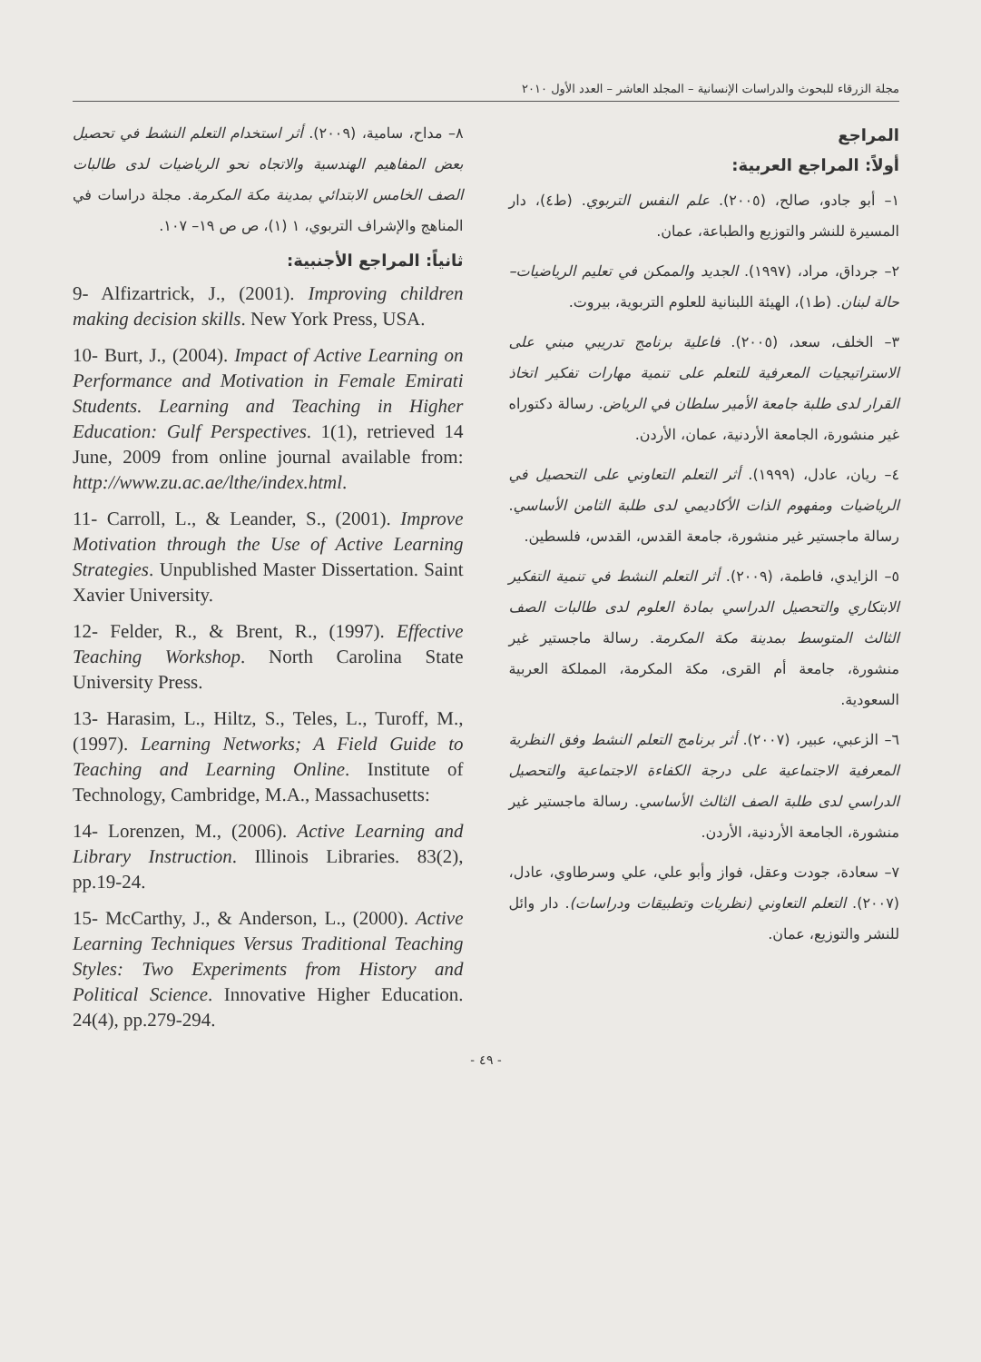مجلة الزرقاء للبحوث والدراسات الإنسانية – المجلد العاشر – العدد الأول ٢٠١٠
المراجع
أولاً: المراجع العربية:
١– أبو جادو، صالح، (٢٠٠٥). علم النفس التربوي. (ط٤)، دار المسيرة للنشر والتوزيع والطباعة، عمان.
٢– جرداق، مراد، (١٩٩٧). الجديد والممكن في تعليم الرياضيات– حالة لبنان. (ط١)، الهيئة اللبنانية للعلوم التربوية، بيروت.
٣– الخلف، سعد، (٢٠٠٥). فاعلية برنامج تدريبي مبني على الاستراتيجيات المعرفية للتعلم على تنمية مهارات تفكير اتخاذ القرار لدى طلبة جامعة الأمير سلطان في الرياض. رسالة دكتوراه غير منشورة، الجامعة الأردنية، عمان، الأردن.
٤– ريان، عادل، (١٩٩٩). أثر التعلم التعاوني على التحصيل في الرياضيات ومفهوم الذات الأكاديمي لدى طلبة الثامن الأساسي. رسالة ماجستير غير منشورة، جامعة القدس، القدس، فلسطين.
٥– الزايدي، فاطمة، (٢٠٠٩). أثر التعلم النشط في تنمية التفكير الابتكاري والتحصيل الدراسي بمادة العلوم لدى طالبات الصف الثالث المتوسط بمدينة مكة المكرمة. رسالة ماجستير غير منشورة، جامعة أم القرى، مكة المكرمة، المملكة العربية السعودية.
٦– الزعبي، عبير، (٢٠٠٧). أثر برنامج التعلم النشط وفق النظرية المعرفية الاجتماعية على درجة الكفاءة الاجتماعية والتحصيل الدراسي لدى طلبة الصف الثالث الأساسي. رسالة ماجستير غير منشورة، الجامعة الأردنية، الأردن.
٧– سعادة، جودت وعقل، فواز وأبو علي، علي وسرطاوي، عادل، (٢٠٠٧). التعلم التعاوني (نظريات وتطبيقات ودراسات). دار وائل للنشر والتوزيع، عمان.
٨– مداح، سامية، (٢٠٠٩). أثر استخدام التعلم النشط في تحصيل بعض المفاهيم الهندسية والاتجاه نحو الرياضيات لدى طالبات الصف الخامس الابتدائي بمدينة مكة المكرمة. مجلة دراسات في المناهج والإشراف التربوي، ١ (١)، ص ص ١٩– ١٠٧.
ثانياً: المراجع الأجنبية:
9- Alfizartrick, J., (2001). Improving children making decision skills. New York Press, USA.
10- Burt, J., (2004). Impact of Active Learning on Performance and Motivation in Female Emirati Students. Learning and Teaching in Higher Education: Gulf Perspectives. 1(1), retrieved 14 June, 2009 from online journal available from: http://www.zu.ac.ae/lthe/index.html.
11- Carroll, L., & Leander, S., (2001). Improve Motivation through the Use of Active Learning Strategies. Unpublished Master Dissertation. Saint Xavier University.
12- Felder, R., & Brent, R., (1997). Effective Teaching Workshop. North Carolina State University Press.
13- Harasim, L., Hiltz, S., Teles, L., Turoff, M., (1997). Learning Networks; A Field Guide to Teaching and Learning Online. Institute of Technology, Cambridge, M.A., Massachusetts:
14- Lorenzen, M., (2006). Active Learning and Library Instruction. Illinois Libraries. 83(2), pp.19-24.
15- McCarthy, J., & Anderson, L., (2000). Active Learning Techniques Versus Traditional Teaching Styles: Two Experiments from History and Political Science. Innovative Higher Education. 24(4), pp.279-294.
- ٤٩ -